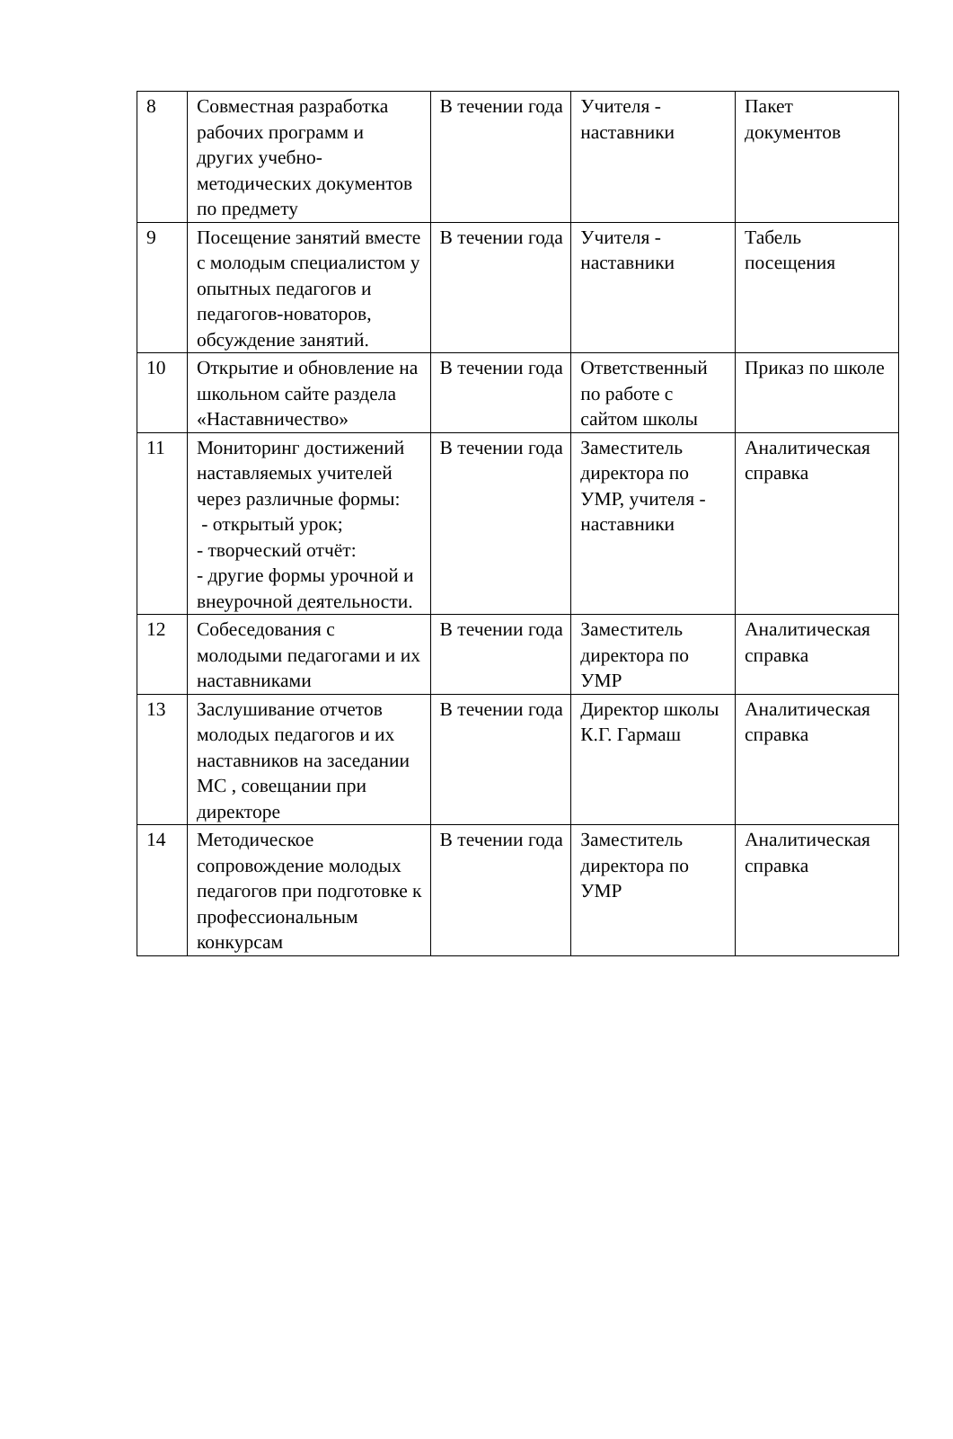| 8 | Совместная разработка рабочих программ и других учебно-методических документов по предмету | В течении года | Учителя - наставники | Пакет документов |
| 9 | Посещение занятий вместе с молодым специалистом у опытных педагогов и педагогов-новаторов, обсуждение занятий. | В течении года | Учителя - наставники | Табель посещения |
| 10 | Открытие и обновление на школьном сайте раздела «Наставничество» | В течении года | Ответственный по работе с сайтом школы | Приказ по школе |
| 11 | Мониторинг достижений наставляемых учителей через различные формы: - открытый урок; - творческий отчёт: - другие формы урочной и внеурочной деятельности. | В течении года | Заместитель директора по УМР, учителя - наставники | Аналитическая справка |
| 12 | Собеседования с молодыми педагогами и их наставниками | В течении года | Заместитель директора по УМР | Аналитическая справка |
| 13 | Заслушивание отчетов молодых педагогов и их наставников на заседании МС , совещании при директоре | В течении года | Директор школы К.Г. Гармаш | Аналитическая справка |
| 14 | Методическое сопровождение молодых педагогов при подготовке к профессиональным конкурсам | В течении года | Заместитель директора по УМР | Аналитическая справка |